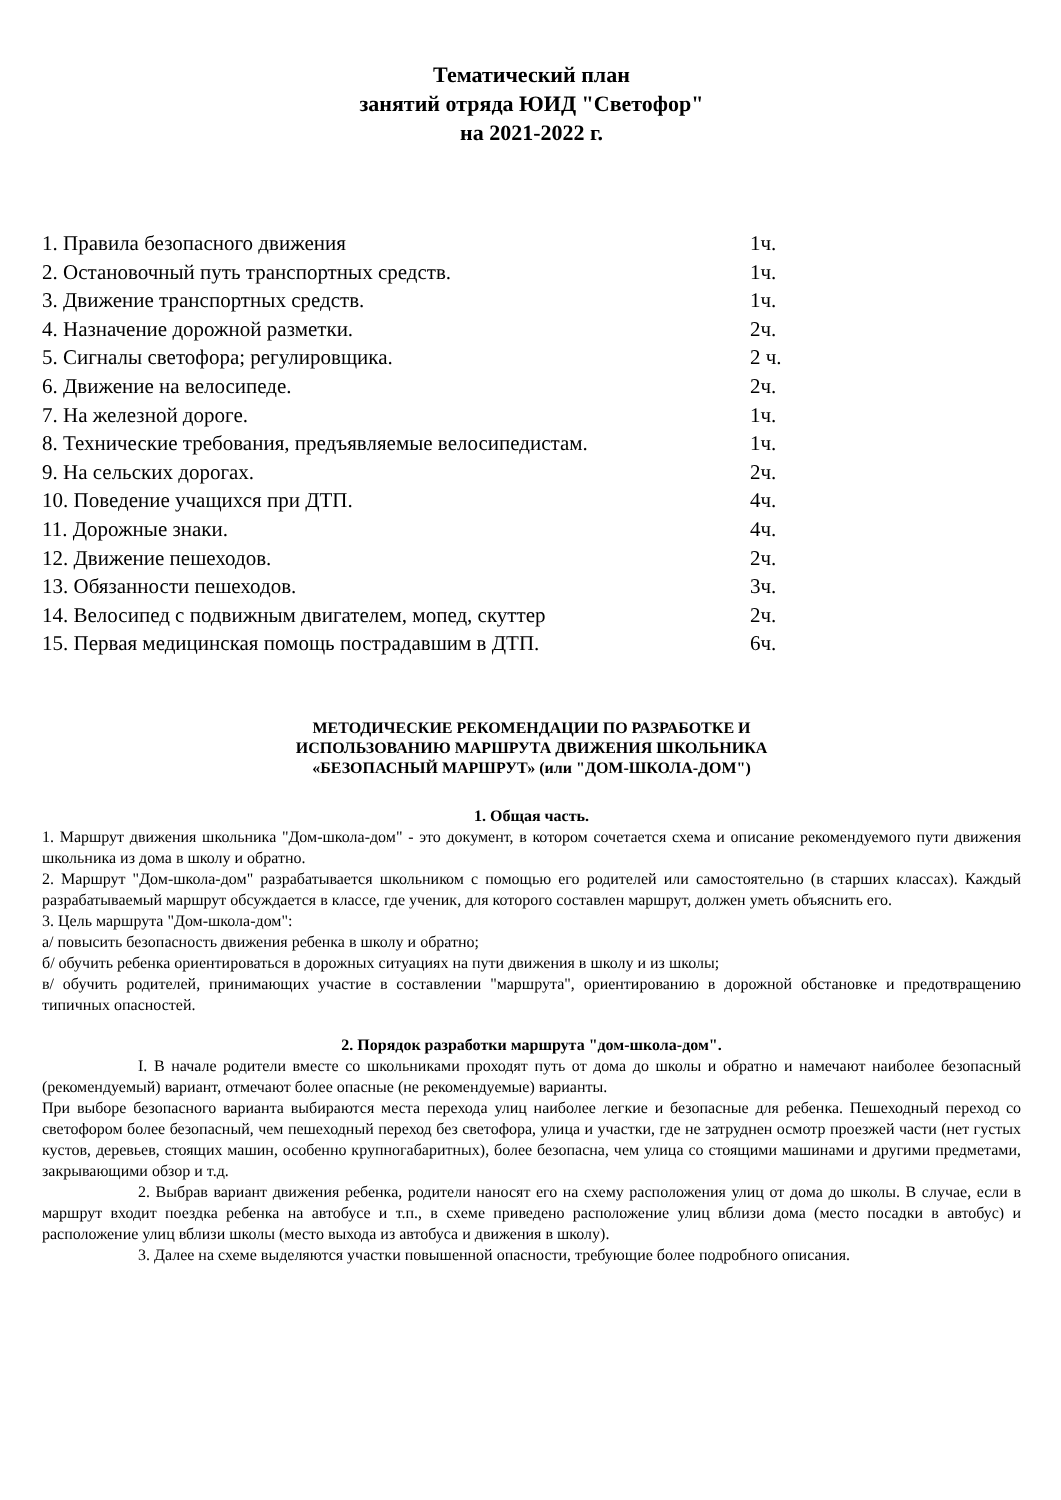Тематический план
занятий отряда ЮИД "Светофор"
на 2021-2022 г.
1. Правила безопасного движения 1ч.
2. Остановочный путь транспортных средств. 1ч.
3. Движение транспортных средств. 1ч.
4. Назначение дорожной разметки. 2ч.
5. Сигналы светофора; регулировщика. 2 ч.
6. Движение на велосипеде. 2ч.
7. На железной дороге. 1ч.
8. Технические требования, предъявляемые велосипедистам. 1ч.
9. На сельских дорогах. 2ч.
10. Поведение учащихся при ДТП. 4ч.
11. Дорожные знаки. 4ч.
12. Движение пешеходов. 2ч.
13. Обязанности пешеходов. 3ч.
14. Велосипед с подвижным двигателем, мопед, скуттер 2ч.
15. Первая медицинская помощь пострадавшим в ДТП. 6ч.
МЕТОДИЧЕСКИЕ РЕКОМЕНДАЦИИ ПО РАЗРАБОТКЕ И
ИСПОЛЬЗОВАНИЮ МАРШРУТА ДВИЖЕНИЯ ШКОЛЬНИКА
«БЕЗОПАСНЫЙ МАРШРУТ» (или "ДОМ-ШКОЛА-ДОМ")
1. Общая часть.
1. Маршрут движения школьника "Дом-школа-дом" - это документ, в котором сочетается схема и описание рекомендуемого пути движения школьника из дома в школу и обратно.
2. Маршрут "Дом-школа-дом" разрабатывается школьником с помощью его родителей или самостоятельно (в старших классах). Каждый разрабатываемый маршрут обсуждается в классе, где ученик, для которого составлен маршрут, должен уметь объяснить его.
3. Цель маршрута "Дом-школа-дом":
а/ повысить безопасность движения ребенка в школу и обратно;
б/ обучить ребенка ориентироваться в дорожных ситуациях на пути движения в школу и из школы;
в/ обучить родителей, принимающих участие в составлении "маршрута", ориентированию в дорожной обстановке и предотвращению типичных опасностей.
2. Порядок разработки маршрута "дом-школа-дом".
I. В начале родители вместе со школьниками проходят путь от дома до школы и обратно и намечают наиболее безопасный (рекомендуемый) вариант, отмечают более опасные (не рекомендуемые) варианты.
При выборе безопасного варианта выбираются места перехода улиц наиболее легкие и безопасные для ребенка. Пешеходный переход со светофором более безопасный, чем пешеходный переход без светофора, улица и участки, где не затруднен осмотр проезжей части (нет густых кустов, деревьев, стоящих машин, особенно крупногабаритных), более безопасна, чем улица со стоящими машинами и другими предметами, закрывающими обзор и т.д.
2. Выбрав вариант движения ребенка, родители наносят его на схему расположения улиц от дома до школы. В случае, если в маршрут входит поездка ребенка на автобусе и т.п., в схеме приведено расположение улиц вблизи дома (место посадки в автобус) и расположение улиц вблизи школы (место выхода из автобуса и движения в школу).
3. Далее на схеме выделяются участки повышенной опасности, требующие более подробного описания.